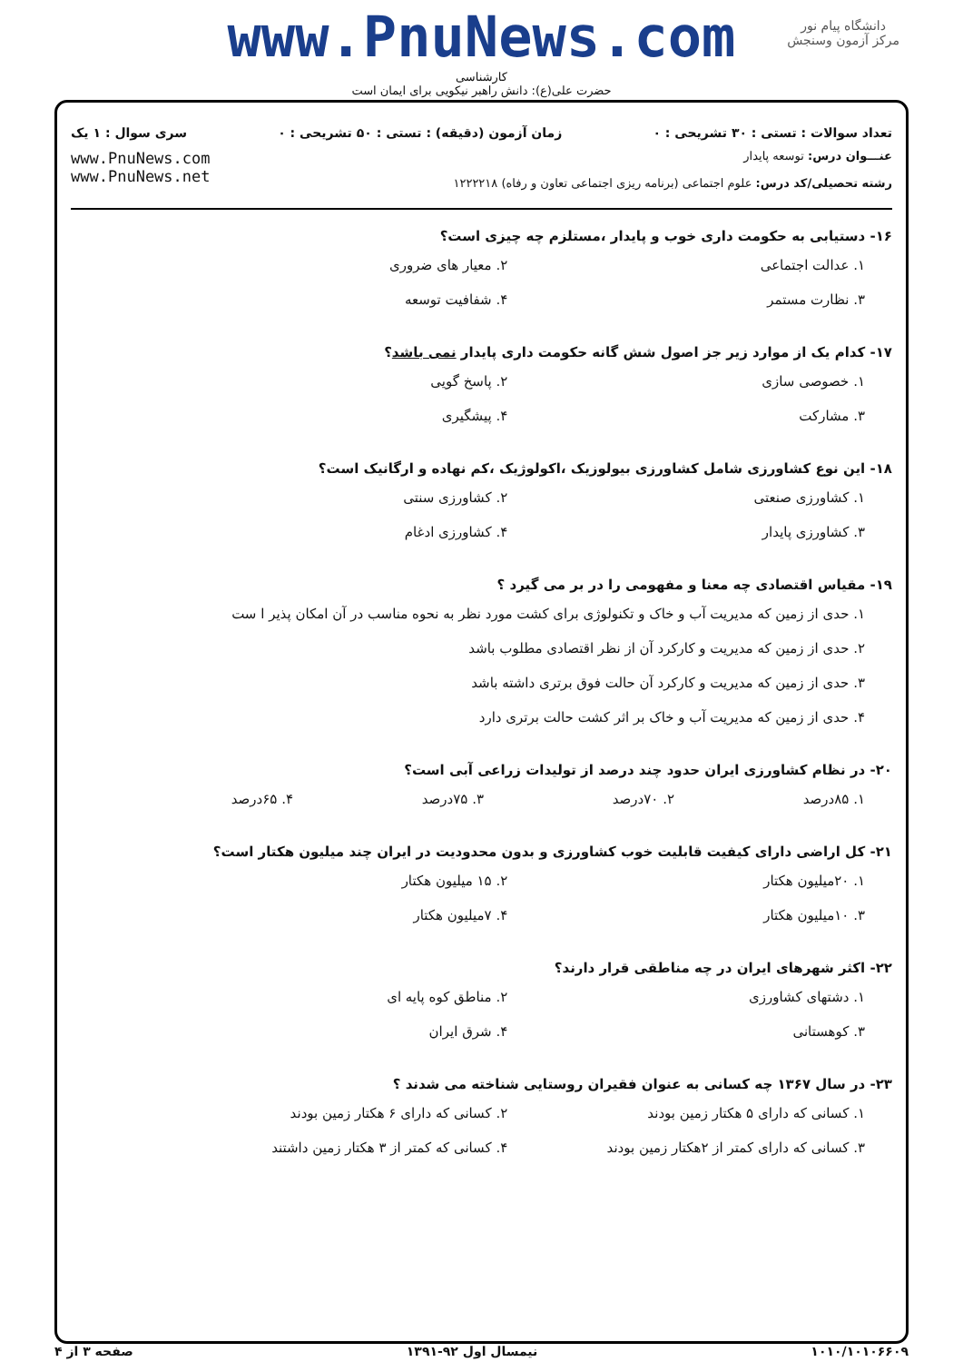دانشگاه پیام نور
مرکز آزمون وسنجش
www.PnuNews.com
کارشناسی
حضرت علی(ع): دانش راهبر نیکویی برای ایمان است
تعداد سوالات : تستی : ۳۰ تشریحی : ۰ زمان آزمون (دقیقه) : تستی : ۵۰ تشریحی : ۰ سری سوال : ۱ یک
عنـــوان درس: توسعه پایدار
رشته تحصیلی/کد درس: علوم اجتماعی (برنامه ریزی اجتماعی تعاون و رفاه) ۱۲۲۲۲۱۸
www.PnuNews.com
www.PnuNews.net
۱۶- دستیابی به حکومت داری خوب و پایدار ،مستلزم چه چیزی است؟
۱. عدالت اجتماعی
۲. معیار های ضروری
۳. نظارت مستمر
۴. شفافیت توسعه
۱۷- کدام یک از موارد زیر جز اصول شش گانه حکومت داری پایدار نمی باشد؟
۱. خصوصی سازی
۲. پاسخ گویی
۳. مشارکت
۴. پیشگیری
۱۸- این نوع کشاورزی شامل کشاورزی بیولوزیک ،اکولوژیک ،کم نهاده و ارگانیک است؟
۱. کشاورزی صنعتی
۲. کشاورزی سنتی
۳. کشاورزی پایدار
۴. کشاورزی ادغام
۱۹- مقیاس اقتصادی چه معنا و مفهومی را در بر می گیرد ؟
۱. حدی از زمین که مدیریت آب و خاک و تکنولوژی برای کشت مورد نظر به نحوه مناسب در آن امکان پذیر ا ست
۲. حدی از زمین که مدیریت و کارکرد آن از نظر اقتصادی مطلوب باشد
۳. حدی از زمین که مدیریت و کارکرد آن حالت فوق برتری داشته باشد
۴. حدی از زمین که مدیریت آب و خاک بر اثر کشت حالت برتری دارد
۲۰- در نظام کشاورزی ایران حدود چند درصد از تولیدات زراعی آبی است؟
۱. ۸۵درصد
۲. ۷۰درصد
۳. ۷۵درصد
۴. ۶۵درصد
۲۱- کل اراضی دارای کیفیت قابلیت خوب کشاورزی و بدون محدودیت در ایران چند میلیون هکتار است؟
۱. ۲۰میلیون هکتار
۲. ۱۵ میلیون هکتار
۳. ۱۰میلیون هکتار
۴. ۷میلیون هکتار
۲۲- اکثر شهرهای ایران در چه مناطقی قرار دارند؟
۱. دشتهای کشاورزی
۲. مناطق کوه پایه ای
۳. کوهستانی
۴. شرق ایران
۲۳- در سال ۱۳۶۷ چه کسانی به عنوان فقیران روستایی شناخته می شدند ؟
۱. کسانی که دارای ۵ هکتار زمین بودند
۲. کسانی که دارای ۶ هکتار زمین بودند
۳. کسانی که دارای کمتر از ۲هکتار زمین بودند
۴. کسانی که کمتر از ۳ هکتار زمین داشتند
۱۰۱۰/۱۰۱۰۶۶۰۹ نیمسال اول ۹۲-۱۳۹۱ صفحه ۳ از ۴